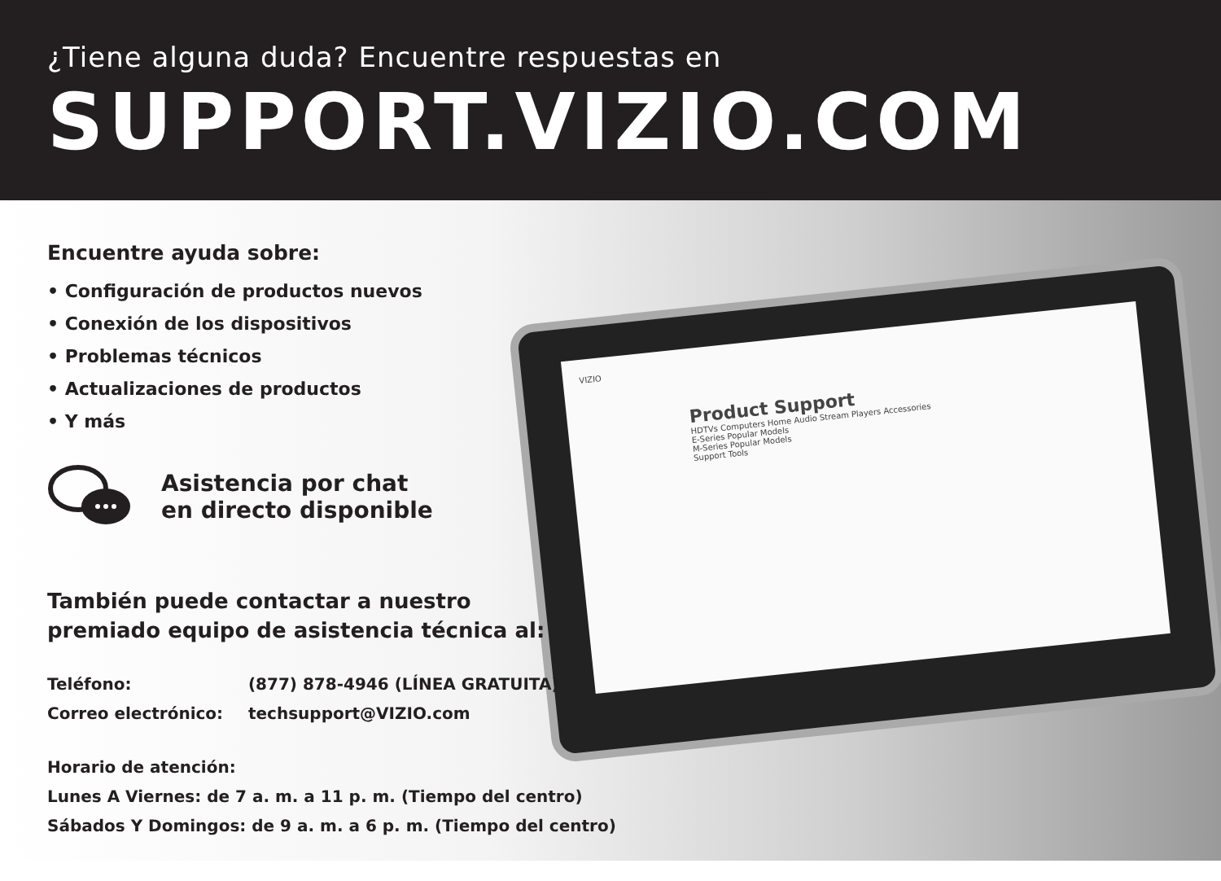¿Tiene alguna duda? Encuentre respuestas en
SUPPORT.VIZIO.COM
VIZIO
Product Support
HDTVs Computers Home Audio Stream Players Accessories
E-Series Popular Models
M-Series Popular Models
Support Tools
Encuentre ayuda sobre:
• Configuración de productos nuevos
• Conexión de los dispositivos
• Problemas técnicos
• Actualizaciones de productos
• Y más
Asistencia por chat
en directo disponible
También puede contactar a nuestro
premiado equipo de asistencia técnica al:
Teléfono: (877) 878-4946 (LÍNEA GRATUITA)
Correo electrónico: techsupport@VIZIO.com
Horario de atención:
Lunes A Viernes: de 7 a. m. a 11 p. m. (Tiempo del centro)
Sábados Y Domingos: de 9 a. m. a 6 p. m. (Tiempo del centro)